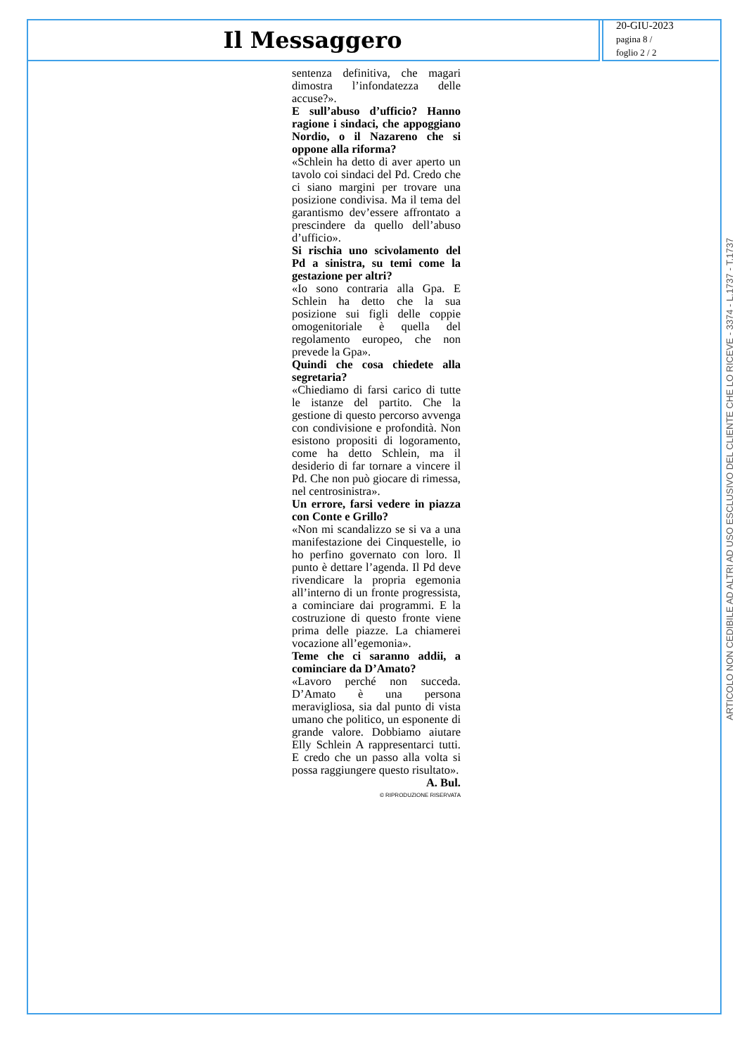Il Messaggero
20-GIU-2023
pagina 8 /
foglio 2 / 2
sentenza definitiva, che magari dimostra l’infondatezza delle accuse?».
E sull’abuso d’ufficio? Hanno ragione i sindaci, che appoggiano Nordio, o il Nazareno che si oppone alla riforma?
«Schlein ha detto di aver aperto un tavolo coi sindaci del Pd. Credo che ci siano margini per trovare una posizione condivisa. Ma il tema del garantismo dev’essere affrontato a prescindere da quello dell’abuso d’ufficio».
Si rischia uno scivolamento del Pd a sinistra, su temi come la gestazione per altri?
«Io sono contraria alla Gpa. E Schlein ha detto che la sua posizione sui figli delle coppie omogenitoriale è quella del regolamento europeo, che non prevede la Gpa».
Quindi che cosa chiedete alla segretaria?
«Chiediamo di farsi carico di tutte le istanze del partito. Che la gestione di questo percorso avvenga con condivisione e profondità. Non esistono propositi di logoramento, come ha detto Schlein, ma il desiderio di far tornare a vincere il Pd. Che non può giocare di rimessa, nel centrosinistra».
Un errore, farsi vedere in piazza con Conte e Grillo?
«Non mi scandalizzo se si va a una manifestazione dei Cinquestelle, io ho perfino governato con loro. Il punto è dettare l’agenda. Il Pd deve rivendicare la propria egemonia all’interno di un fronte progressista, a cominciare dai programmi. E la costruzione di questo fronte viene prima delle piazze. La chiamerei vocazione all’egemonia».
Teme che ci saranno addii, a cominciare da D’Amato?
«Lavoro perché non succeda. D’Amato è una persona meravigliosa, sia dal punto di vista umano che politico, un esponente di grande valore. Dobbiamo aiutare Elly Schlein A rappresentarci tutti. E credo che un passo alla volta si possa raggiungere questo risultato».
A. Bul.
© RIPRODUZIONE RISERVATA
ARTICOLO NON CEDIBILE AD ALTRI AD USO ESCLUSIVO DEL CLIENTE CHE LO RICEVE - 3374 - L.1737 - T.1737